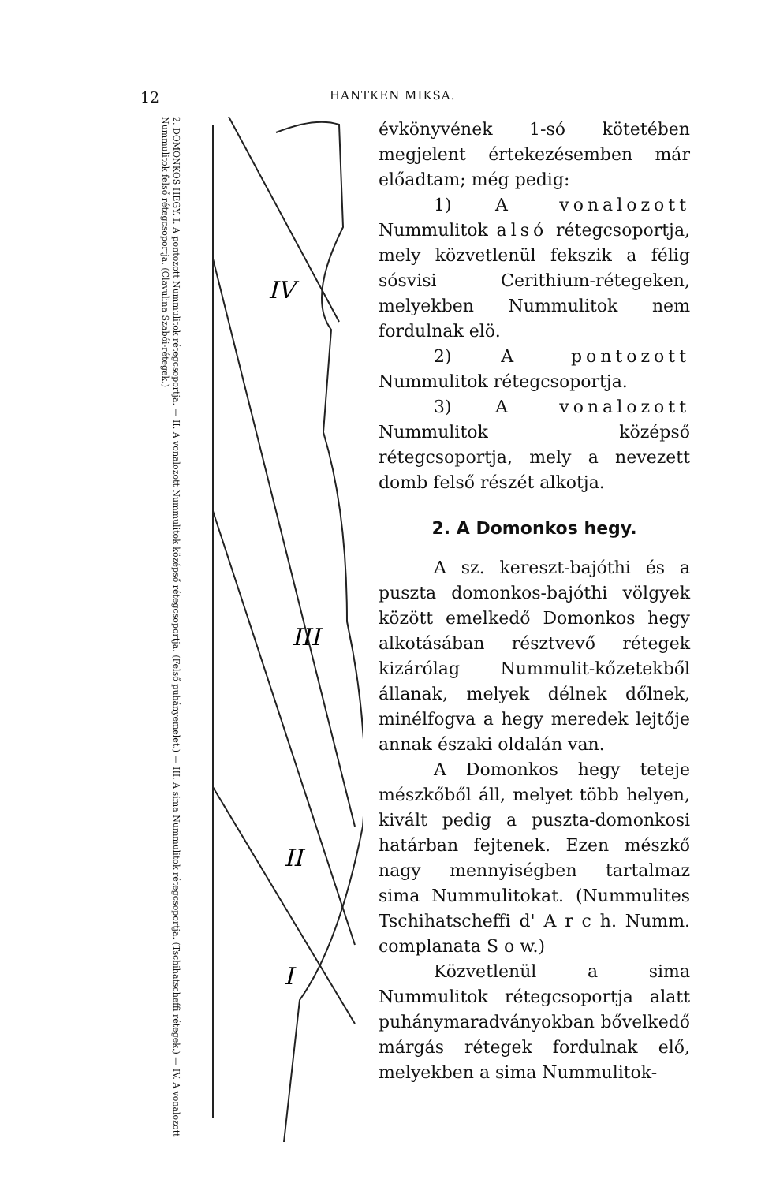12 HANTKEN MIKSA.
2. DOMONKOS HEGY. I. A pontozott Nummulitok rétegcsoportja. — II. A vonalozott Nummulitok középső rétegcsoportja. (Felső puhányemelet.) — III. A sima Nummulitok rétegcsoportja. (Tschihatscheffi rétegek.) — IV. A vonalozott Nummulitok felső rétegcsoportja. (Clavulina Szabói-rétegek.)
IV
III
II
I
évkönyvének 1-só kötetében megjelent értekezésemben már előadtam; még pedig:
1) A vonalozott Nummulitok alsó rétegcsoportja, mely közvetlenül fekszik a félig sósvisi Cerithium-rétegeken, melyekben Nummulitok nem fordulnak elö.
2) A pontozott Nummulitok rétegcsoportja.
3) A vonalozott Nummulitok középső rétegcsoportja, mely a nevezett domb felső részét alkotja.
2. A Domonkos hegy.
A sz. kereszt-bajóthi és a puszta domonkos-bajóthi völgyek között emelkedő Domonkos hegy alkotásában résztvevő rétegek kizárólag Nummulit-kőzetekből állanak, melyek délnek dőlnek, minélfogva a hegy meredek lejtője annak északi oldalán van.
A Domonkos hegy teteje mészkőből áll, melyet több helyen, kivált pedig a puszta-domonkosi határban fejtenek. Ezen mészkő nagy mennyiségben tartalmaz sima Nummulitokat. (Nummulites Tschihatscheffi d' A r c h. Numm. complanata S o w.)
Közvetlenül a sima Nummulitok rétegcsoportja alatt puhánymaradványokban bővelkedő márgás rétegek fordulnak elő, melyekben a sima Nummulitok-